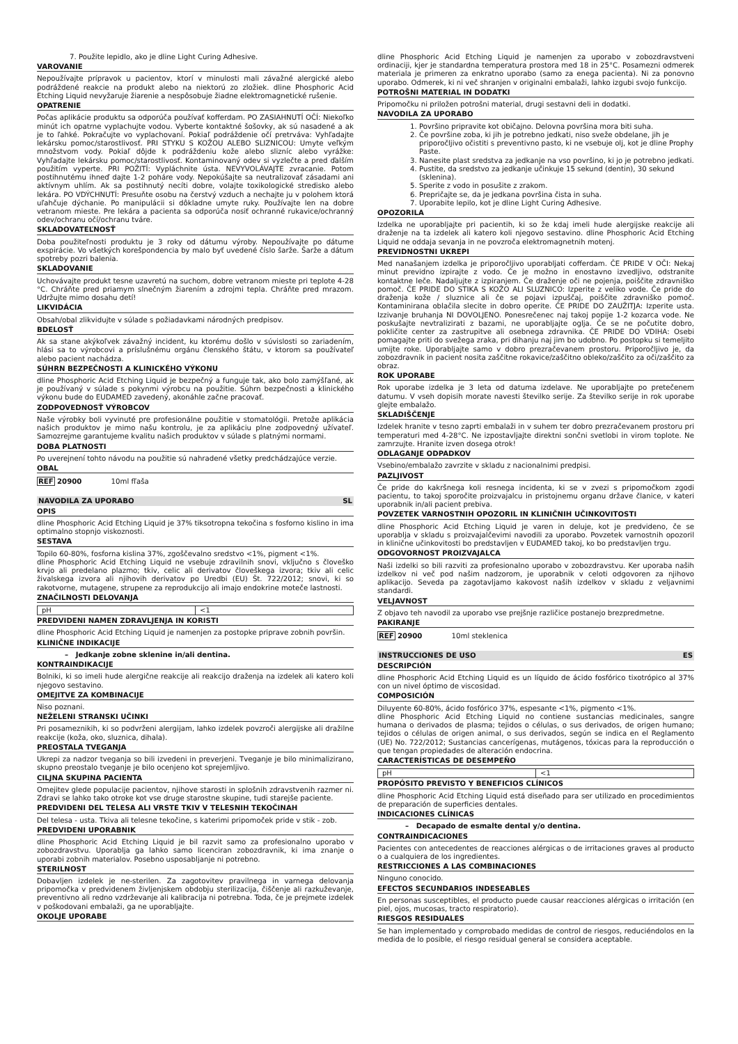7. Použite lepidlo, ako je dline Light Curing Adhesive.
VAROVANIE
Nepoužívajte prípravok u pacientov, ktorí v minulosti mali závažné alergické alebo podráždené reakcie na produkt alebo na niektorú zo zložiek. dline Phosphoric Acid Etching Liquid nevyžaruje žiarenie a nespôsobuje žiadne elektromagnetické rušenie.
OPATRENIE
Počas aplikácie produktu sa odporúča používať kofferdam. PO ZASIAHNUTÍ OČÍ: Niekoľko minút ich opatrne vyplachujte vodou. Vyberte kontaktné šošovky, ak sú nasadené a ak je to ľahké. Pokračujte vo vyplachovaní. Pokiaľ podráždenie očí pretrváva: Vyhľadajte lekársku pomoc/starostlivosť. PRI STYKU S KOŽOU ALEBO SLIZNICOU: Umyte veľkým množstvom vody. Pokiaľ dôjde k podráždeniu kože alebo slizníc alebo vyrážke: Vyhľadajte lekársku pomoc/starostlivosť. Kontaminovaný odev si vyzlečte a pred ďalším použitím vyperte. PRI POŽITÍ: Vypláchnite ústa. NEVYVOLÁVAJTE zvracanie. Potom postihnutému ihneď dajte 1-2 poháre vody. Nepokúšajte sa neutralizovať zásadami ani aktívnym uhlím. Ak sa postihnutý necíti dobre, volajte toxikologické stredisko alebo lekára. PO VDÝCHNUTÍ: Presuňte osobu na čerstvý vzduch a nechajte ju v polohem ktorá uľahčuje dýchanie. Po manipulácii si dôkladne umyte ruky. Používajte len na dobre vetranom mieste. Pre lekára a pacienta sa odporúča nosiť ochranné rukavice/ochranný odev/ochranu očí/ochranu tváre.
SKLADOVATEĽNOSŤ
Doba použiteľnosti produktu je 3 roky od dátumu výroby. Nepoužívajte po dátume exspirácie. Vo všetkých korešpondencia by malo byť uvedené číslo šarže. Šarže a dátum spotreby pozri balenia.
SKLADOVANIE
Uchovávajte produkt tesne uzavretú na suchom, dobre vetranom mieste pri teplote 4-28 °C. Chráňte pred priamym slnečným žiarením a zdrojmi tepla. Chráňte pred mrazom. Udržujte mimo dosahu detí!
LIKVIDÁCIA
Obsah/obal zlikvidujte v súlade s požiadavkami národných predpisov.
BDELOSŤ
Ak sa stane akýkoľvek závažný incident, ku ktorému došlo v súvislosti so zariadením, hlási sa to výrobcovi a príslušnému orgánu členského štátu, v ktorom sa používateľ alebo pacient nachádza.
SÚHRN BEZPEČNOSTI A KLINICKÉHO VÝKONU
dline Phosphoric Acid Etching Liquid je bezpečný a funguje tak, ako bolo zamýšľané, ak je používaný v súlade s pokynmi výrobcu na použitie. Súhrn bezpečnosti a klinického výkonu bude do EUDAMED zavedený, akonáhle začne pracovať.
ZODPOVEDNOSŤ VÝROBCOV
Naše výrobky boli vyvinuté pre profesionálne použitie v stomatológii. Pretože aplikácia našich produktov je mimo našu kontrolu, je za aplikáciu plne zodpovedný užívateľ. Samozrejme garantujeme kvalitu našich produktov v súlade s platnými normami.
DOBA PLATNOSTI
Po uverejnení tohto návodu na použitie sú nahradené všetky predchádzajúce verzie.
OBAL
REF 20900 10ml fľaša
NAVODILA ZA UPORABO SL
OPIS
dline Phosphoric Acid Etching Liquid je 37% tiksotropna tekočina s fosforno kislino in ima optimalno stopnjo viskoznosti.
SESTAVA
Topilo 60-80%, fosforna kislina 37%, zgoščevalno sredstvo <1%, pigment <1%.
dline Phosphoric Acid Etching Liquid ne vsebuje zdravilnih snovi, vključno s človeško krvjo ali predelano plazmo; tkiv, celic ali derivatov človeškega izvora; tkiv ali celic živalskega izvora ali njihovih derivatov po Uredbi (EU) Št. 722/2012; snovi, ki so rakotvorne, mutagene, strupene za reprodukcijo ali imajo endokrine moteče lastnosti.
ZNAČILNOSTI DELOVANJA
| pH | <1 |
PREDVIDENI NAMEN ZDRAVLJENJA IN KORISTI
dline Phosphoric Acid Etching Liquid je namenjen za postopke priprave zobnih površin.
KLINIČNE INDIKACIJE
– Jedkanje zobne sklenine in/ali dentina.
KONTRAINDIKACIJE
Bolniki, ki so imeli hude alergične reakcije ali reakcijo draženja na izdelek ali katero koli njegovo sestavino.
OMEJITVE ZA KOMBINACIJE
Niso poznani.
NEŽELENI STRANSKI UČINKI
Pri posameznikih, ki so podvrženi alergijam, lahko izdelek povzroči alergijske ali dražilne reakcije (koža, oko, sluznica, dihala).
PREOSTALA TVEGANJA
Ukrepi za nadzor tveganja so bili izvedeni in preverjeni. Tveganje je bilo minimalizirano, skupno preostalo tveganje je bilo ocenjeno kot sprejemljivo.
CILJNA SKUPINA PACIENTA
Omejitev glede populacije pacientov, njihove starosti in splošnih zdravstvenih razmer ni. Zdravi se lahko tako otroke kot vse druge starostne skupine, tudi starejše paciente.
PREDVIDENI DEL TELESA ALI VRSTE TKIV V TELESNIH TEKOČINAH
Del telesa - usta. Tkiva ali telesne tekočine, s katerimi pripomoček pride v stik - zob.
PREDVIDENI UPORABNIK
dline Phosphoric Acid Etching Liquid je bil razvit samo za profesionalno uporabo v zobozdravstvu. Uporablja ga lahko samo licenciran zobozdravnik, ki ima znanje o uporabi zobnih materialov. Posebno usposabljanje ni potrebno.
STERILNOST
Dobavljen izdelek je ne-sterilen. Za zagotovitev pravilnega in varnega delovanja pripomočka v predvidenem življenjskem obdobju sterilizacija, čiščenje ali razkuževanje, preventivno ali redno vzdrževanje ali kalibracija ni potrebna. Toda, če je prejmete izdelek v poškodovani embalaži, ga ne uporabljajte.
OKOLJE UPORABE
dline Phosphoric Acid Etching Liquid je namenjen za uporabo v zobozdravstveni ordinaciji, kjer je standardna temperatura prostora med 18 in 25°C. Posamezni odmerek materiala je primeren za enkratno uporabo (samo za enega pacienta). Ni za ponovno uporabo. Odmerek, ki ni več shranjen v originalni embalaži, lahko izgubi svojo funkcijo.
POTROŠNI MATERIAL IN DODATKI
Pripomočku ni priložen potrošni material, drugi sestavni deli in dodatki.
NAVODILA ZA UPORABO
1. Površino pripravite kot običajno. Delovna površina mora biti suha.
2. Če površine zoba, ki jih je potrebno jedkati, niso sveže obdelane, jih je priporočljivo očistiti s preventivno pasto, ki ne vsebuje olj, kot je dline Prophy Paste.
3. Nanesite plast sredstva za jedkanje na vso površino, ki jo je potrebno jedkati.
4. Pustite, da sredstvo za jedkanje učinkuje 15 sekund (dentin), 30 sekund (sklenina).
5. Sperite z vodo in posušite z zrakom.
6. Prepričajte se, da je jedkana površina čista in suha.
7. Uporabite lepilo, kot je dline Light Curing Adhesive.
OPOZORILA
Izdelka ne uporabljajte pri pacientih, ki so že kdaj imeli hude alergijske reakcije ali draženje na ta izdelek ali katero koli njegovo sestavino. dline Phosphoric Acid Etching Liquid ne oddaja sevanja in ne povzroča elektromagnetnih motenj.
PREVIDNOSTNI UKREPI
Med nanašanjem izdelka je priporočljivo uporabljati cofferdam. ČE PRIDE V OČI: Nekaj minut previdno izpirajte z vodo. Če je možno in enostavno izvedljivo, odstranite kontaktne leče. Nadaljujte z izpiranjem. Če draženje oči ne pojenja, poiščite zdravniško pomoč. ČE PRIDE DO STIKA S KOŽO ALI SLUZNICO: Izperite z veliko vode. Če pride do draženja kože / sluznice ali če se pojavi izpuščaj, poiščite zdravniško pomoč. Kontaminirana oblačila slecite in dobro operite. ČE PRIDE DO ZAUŽITJA: Izperite usta. Izzivanje bruhanja NI DOVOLJENO. Ponesrečenec naj takoj popije 1-2 kozarca vode. Ne poskušajte nevtralizirati z bazami, ne uporabljajte oglja. Če se ne počutite dobro, pokličite center za zastrupitve ali osebnega zdravnika. ČE PRIDE DO VDIHA: Osebi pomagajte priti do svežega zraka, pri dihanju naj jim bo udobno. Po postopku si temeljito umijte roke. Uporabljajte samo v dobro prezračevanem prostoru. Priporočljivo je, da zobozdravnik in pacient nosita zaščitne rokavice/zaščitno obleko/zaščito za oči/zaščito za obraz.
ROK UPORABE
Rok uporabe izdelka je 3 leta od datuma izdelave. Ne uporabljajte po pretečenem datumu. V vseh dopisih morate navesti številko serije. Za številko serije in rok uporabe glejte embalažo.
SKLADIŠČENJE
Izdelek hranite v tesno zaprti embalaži in v suhem ter dobro prezračevanem prostoru pri temperaturi med 4-28°C. Ne izpostavljajte direktni sončni svetlobi in virom toplote. Ne zamrzujte. Hranite izven dosega otrok!
ODLAGANJE ODPADKOV
Vsebino/embalažo zavrzite v skladu z nacionalnimi predpisi.
PAZLJIVOST
Če pride do kakršnega koli resnega incidenta, ki se v zvezi s pripomočkom zgodi pacientu, to takoj sporočite proizvajalcu in pristojnemu organu države članice, v kateri uporabnik in/ali pacient prebiva.
POVZETEK VARNOSTNIH OPOZORIL IN KLINIČNIH UČINKOVITOSTI
dline Phosphoric Acid Etching Liquid je varen in deluje, kot je predvideno, če se uporablja v skladu s proizvajalčevimi navodili za uporabo. Povzetek varnostnih opozoril in klinične učinkovitosti bo predstavljen v EUDAMED takoj, ko bo predstavljen trgu.
ODGOVORNOST PROIZVAJALCA
Naši izdelki so bili razviti za profesionalno uporabo v zobozdravstvu. Ker uporaba naših izdelkov ni več pod našim nadzorom, je uporabnik v celoti odgovoren za njihovo aplikacijo. Seveda pa zagotavljamo kakovost naših izdelkov v skladu z veljavnimi standardi.
VELJAVNOST
Z objavo teh navodil za uporabo vse prejšnje različice postanejo brezpredmetne.
PAKIRANJE
REF 20900 10ml steklenica
INSTRUCCIONES DE USO ES
DESCRIPCIÓN
dline Phosphoric Acid Etching Liquid es un líquido de ácido fosfórico tixotrópico al 37% con un nivel óptimo de viscosidad.
COMPOSICIÓN
Diluyente 60-80%, ácido fosfórico 37%, espesante <1%, pigmento <1%.
dline Phosphoric Acid Etching Liquid no contiene sustancias medicinales, sangre humana o derivados de plasma; tejidos o células, o sus derivados, de origen humano; tejidos o células de origen animal, o sus derivados, según se indica en el Reglamento (UE) No. 722/2012; Sustancias cancerígenas, mutágenos, tóxicas para la reproducción o que tengan propiedades de alteración endocrina.
CARACTERÍSTICAS DE DESEMPEÑO
| pH | <1 |
PROPÓSITO PREVISTO Y BENEFICIOS CLÍNICOS
dline Phosphoric Acid Etching Liquid está diseñado para ser utilizado en procedimientos de preparación de superficies dentales.
INDICACIONES CLÍNICAS
– Decapado de esmalte dental y/o dentina.
CONTRAINDICACIONES
Pacientes con antecedentes de reacciones alérgicas o de irritaciones graves al producto o a cualquiera de los ingredientes.
RESTRICCIONES A LAS COMBINACIONES
Ninguno conocido.
EFECTOS SECUNDARIOS INDESEABLES
En personas susceptibles, el producto puede causar reacciones alérgicas o irritación (en piel, ojos, mucosas, tracto respiratorio).
RIESGOS RESIDUALES
Se han implementado y comprobado medidas de control de riesgos, reduciéndolos en la medida de lo posible, el riesgo residual general se considera aceptable.